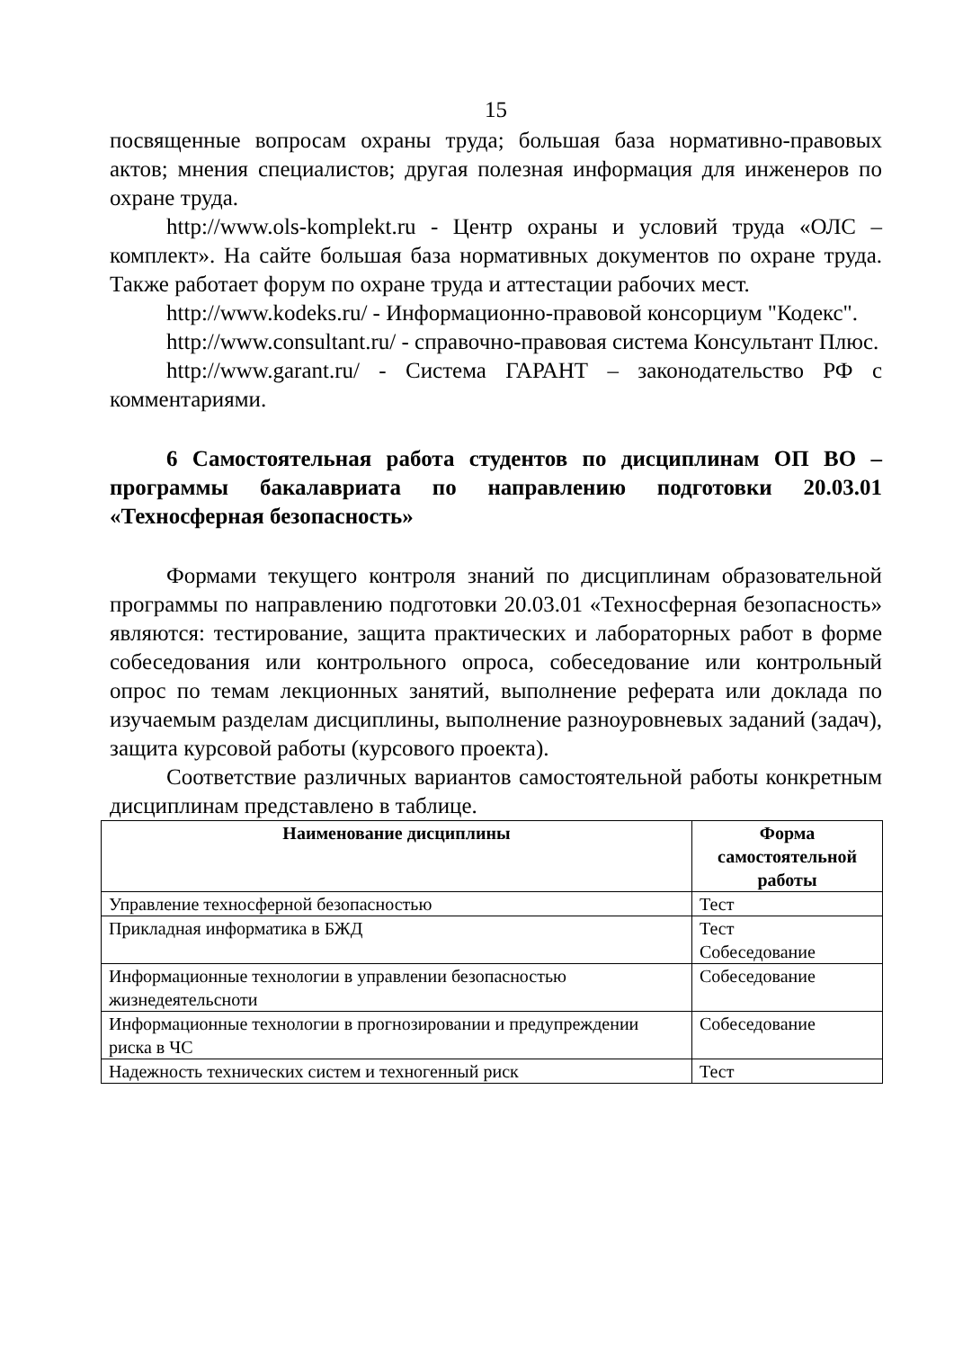15
посвященные вопросам охраны труда; большая база нормативно-правовых актов; мнения специалистов; другая полезная информация для инженеров по охране труда.
http://www.ols-komplekt.ru - Центр охраны и условий труда «ОЛС – комплект». На сайте большая база нормативных документов по охране труда. Также работает форум по охране труда и аттестации рабочих мест.
http://www.kodeks.ru/ - Информационно-правовой консорциум "Кодекс".
http://www.consultant.ru/ - справочно-правовая система Консультант Плюс.
http://www.garant.ru/ - Система ГАРАНТ – законодательство РФ с комментариями.
6 Самостоятельная работа студентов по дисциплинам ОП ВО – программы бакалавриата по направлению подготовки 20.03.01 «Техносферная безопасность»
Формами текущего контроля знаний по дисциплинам образовательной программы по направлению подготовки 20.03.01 «Техносферная безопасность» являются: тестирование, защита практических и лабораторных работ в форме собеседования или контрольного опроса, собеседование или контрольный опрос по темам лекционных занятий, выполнение реферата или доклада по изучаемым разделам дисциплины, выполнение разноуровневых заданий (задач), защита курсовой работы (курсового проекта).
Соответствие различных вариантов самостоятельной работы конкретным дисциплинам представлено в таблице.
| Наименование дисциплины | Форма самостоятельной работы |
| --- | --- |
| Управление техносферной безопасностью | Тест |
| Прикладная информатика в БЖД | Тест Собеседование |
| Информационные технологии в управлении безопасностью жизнедеятельсноти | Собеседование |
| Информационные технологии в прогнозировании и предупреждении риска в ЧС | Собеседование |
| Надежность технических систем и техногенный риск | Тест |